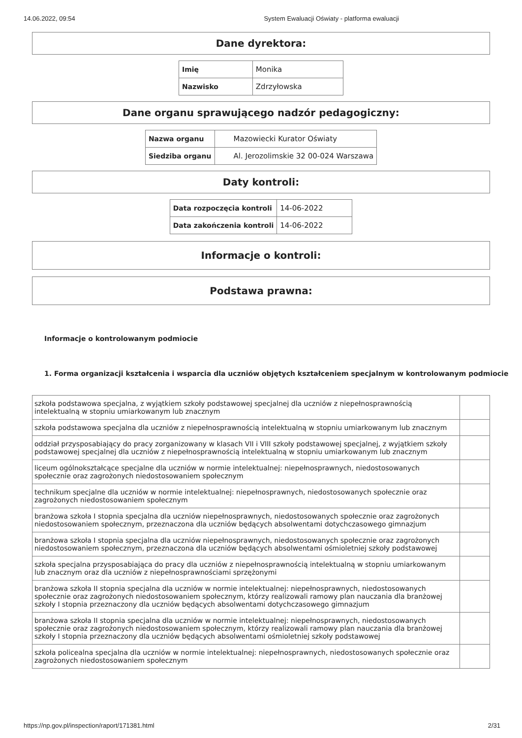14.06.2022, 09:54 System Ewaluacji Oświaty - platforma ewaluacji
Dane dyrektora:
| Imię | Monika |
| Nazwisko | Zdrzyłowska |
Dane organu sprawującego nadzór pedagogiczny:
| Nazwa organu | Mazowiecki Kurator Oświaty |
| Siedziba organu | Al. Jerozolimskie 32 00-024 Warszawa |
Daty kontroli:
| Data rozpoczęcia kontroli | 14-06-2022 |
| Data zakończenia kontroli | 14-06-2022 |
Informacje o kontroli:
Podstawa prawna:
Informacje o kontrolowanym podmiocie
1. Forma organizacji kształcenia i wsparcia dla uczniów objętych kształceniem specjalnym w kontrolowanym podmiocie
| szkoła podstawowa specjalna, z wyjątkiem szkoły podstawowej specjalnej dla uczniów z niepełnosprawnością intelektualną w stopniu umiarkowanym lub znacznym | |
| szkoła podstawowa specjalna dla uczniów z niepełnosprawnością intelektualną w stopniu umiarkowanym lub znacznym | |
| oddział przysposabiający do pracy zorganizowany w klasach VII i VIII szkoły podstawowej specjalnej, z wyjątkiem szkoły podstawowej specjalnej dla uczniów z niepełnosprawnością intelektualną w stopniu umiarkowanym lub znacznym | |
| liceum ogólnokształcące specjalne dla uczniów w normie intelektualnej: niepełnosprawnych, niedostosowanych społecznie oraz zagrożonych niedostosowaniem społecznym | |
| technikum specjalne dla uczniów w normie intelektualnej: niepełnosprawnych, niedostosowanych społecznie oraz zagrożonych niedostosowaniem społecznym | |
| branżowa szkoła I stopnia specjalna dla uczniów niepełnosprawnych, niedostosowanych społecznie oraz zagrożonych niedostosowaniem społecznym, przeznaczona dla uczniów będących absolwentami dotychczasowego gimnazjum | |
| branżowa szkoła I stopnia specjalna dla uczniów niepełnosprawnych, niedostosowanych społecznie oraz zagrożonych niedostosowaniem społecznym, przeznaczona dla uczniów będących absolwentami ośmioletniej szkoły podstawowej | |
| szkoła specjalna przysposabiająca do pracy dla uczniów z niepełnosprawnością intelektualną w stopniu umiarkowanym lub znacznym oraz dla uczniów z niepełnosprawnościami sprzężonymi | |
| branżowa szkoła II stopnia specjalna dla uczniów w normie intelektualnej: niepełnosprawnych, niedostosowanych społecznie oraz zagrożonych niedostosowaniem społecznym, którzy realizowali ramowy plan nauczania dla branżowej szkoły I stopnia przeznaczony dla uczniów będących absolwentami dotychczasowego gimnazjum | |
| branżowa szkoła II stopnia specjalna dla uczniów w normie intelektualnej: niepełnosprawnych, niedostosowanych społecznie oraz zagrożonych niedostosowaniem społecznym, którzy realizowali ramowy plan nauczania dla branżowej szkoły I stopnia przeznaczony dla uczniów będących absolwentami ośmioletniej szkoły podstawowej | |
| szkoła policealna specjalna dla uczniów w normie intelektualnej: niepełnosprawnych, niedostosowanych społecznie oraz zagrożonych niedostosowaniem społecznym | |
https://np.gov.pl/inspection/raport/171381.html 2/31